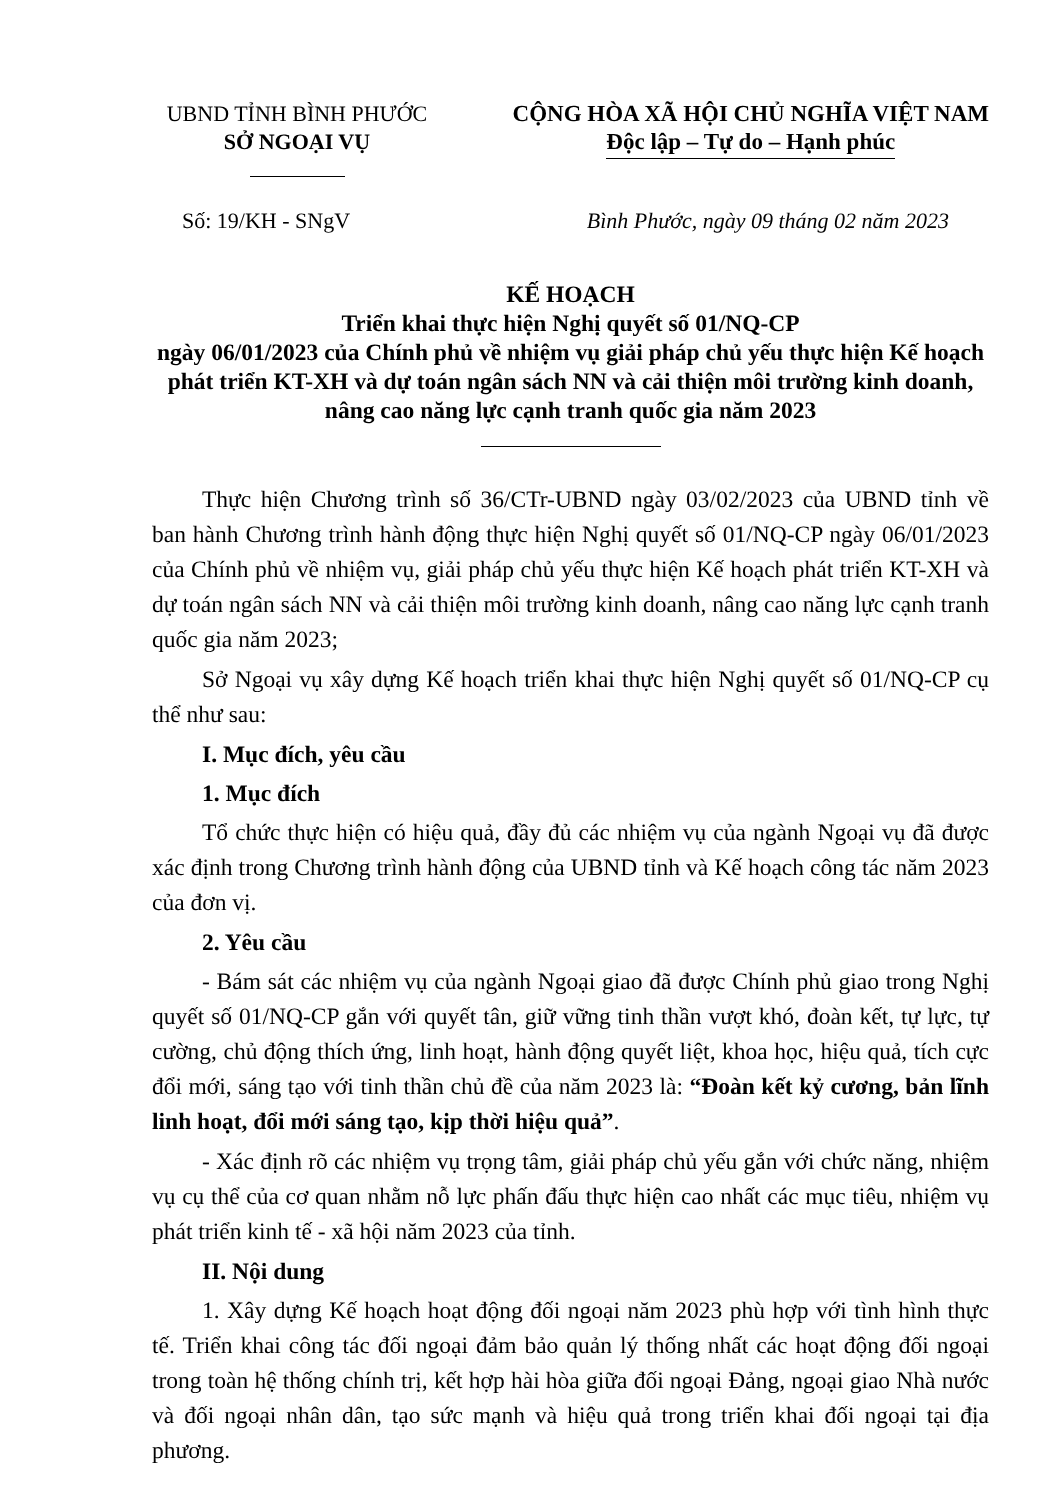UBND TỈNH BÌNH PHƯỚC
SỞ NGOẠI VỤ
CỘNG HÒA XÃ HỘI CHỦ NGHĨA VIỆT NAM
Độc lập – Tự do – Hạnh phúc
Số: 19/KH - SNgV Bình Phước, ngày 09 tháng 02 năm 2023
KẾ HOẠCH
Triển khai thực hiện Nghị quyết số 01/NQ-CP
ngày 06/01/2023 của Chính phủ về nhiệm vụ giải pháp chủ yếu thực hiện Kế hoạch phát triển KT-XH và dự toán ngân sách NN và cải thiện môi trường kinh doanh, nâng cao năng lực cạnh tranh quốc gia năm 2023
Thực hiện Chương trình số 36/CTr-UBND ngày 03/02/2023 của UBND tỉnh về ban hành Chương trình hành động thực hiện Nghị quyết số 01/NQ-CP ngày 06/01/2023 của Chính phủ về nhiệm vụ, giải pháp chủ yếu thực hiện Kế hoạch phát triển KT-XH và dự toán ngân sách NN và cải thiện môi trường kinh doanh, nâng cao năng lực cạnh tranh quốc gia năm 2023;
Sở Ngoại vụ xây dựng Kế hoạch triển khai thực hiện Nghị quyết số 01/NQ-CP cụ thể như sau:
I. Mục đích, yêu cầu
1. Mục đích
Tổ chức thực hiện có hiệu quả, đầy đủ các nhiệm vụ của ngành Ngoại vụ đã được xác định trong Chương trình hành động của UBND tỉnh và Kế hoạch công tác năm 2023 của đơn vị.
2. Yêu cầu
- Bám sát các nhiệm vụ của ngành Ngoại giao đã được Chính phủ giao trong Nghị quyết số 01/NQ-CP gắn với quyết tân, giữ vững tinh thần vượt khó, đoàn kết, tự lực, tự cường, chủ động thích ứng, linh hoạt, hành động quyết liệt, khoa học, hiệu quả, tích cực đổi mới, sáng tạo với tinh thần chủ đề của năm 2023 là: “Đoàn kết kỷ cương, bản lĩnh linh hoạt, đổi mới sáng tạo, kịp thời hiệu quả”.
- Xác định rõ các nhiệm vụ trọng tâm, giải pháp chủ yếu gắn với chức năng, nhiệm vụ cụ thể của cơ quan nhằm nỗ lực phấn đấu thực hiện cao nhất các mục tiêu, nhiệm vụ phát triển kinh tế - xã hội năm 2023 của tỉnh.
II. Nội dung
1. Xây dựng Kế hoạch hoạt động đối ngoại năm 2023 phù hợp với tình hình thực tế. Triển khai công tác đối ngoại đảm bảo quản lý thống nhất các hoạt động đối ngoại trong toàn hệ thống chính trị, kết hợp hài hòa giữa đối ngoại Đảng, ngoại giao Nhà nước và đối ngoại nhân dân, tạo sức mạnh và hiệu quả trong triển khai đối ngoại tại địa phương.